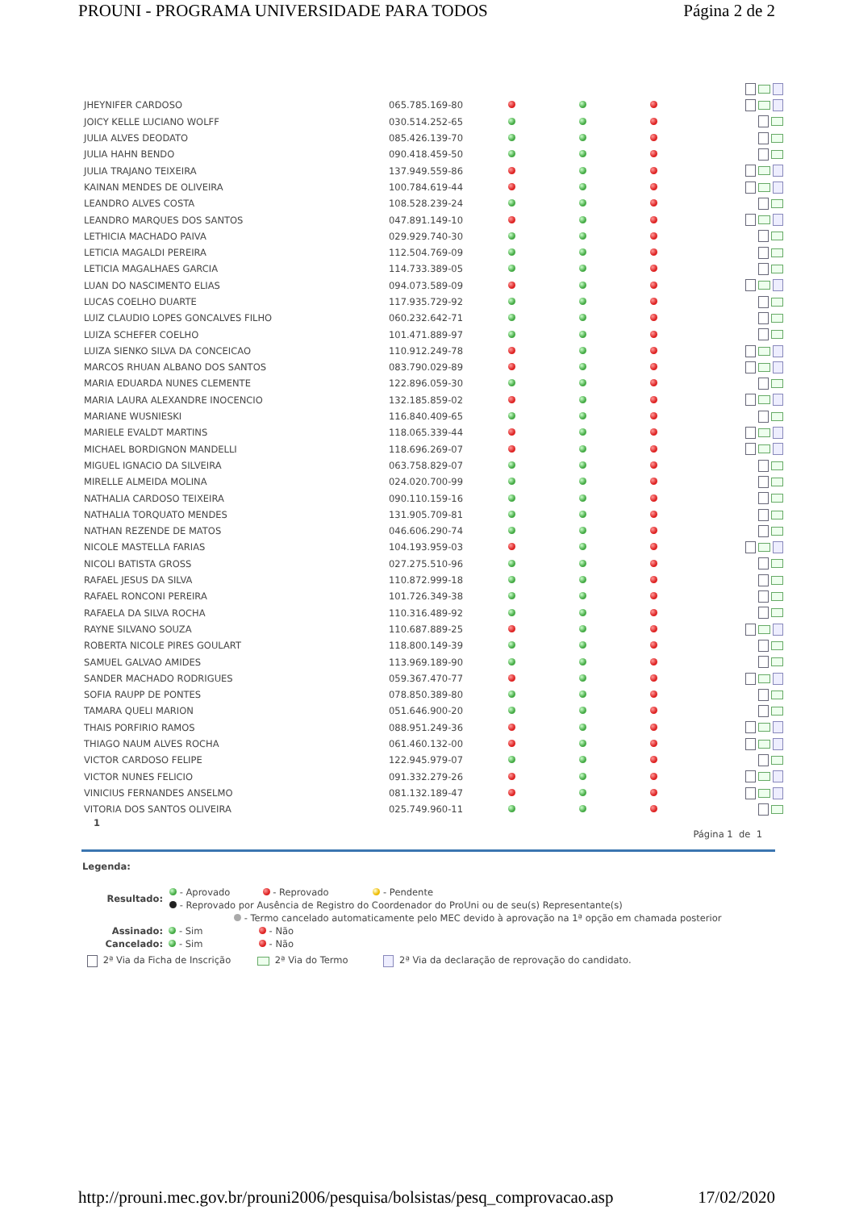PROUNI - PROGRAMA UNIVERSIDADE PARA TODOS Página 2 de 2
| JHEYNIFER CARDOSO | 065.785.169-80 | | | | |
| JOICY KELLE LUCIANO WOLFF | 030.514.252-65 | | | | |
| JULIA ALVES DEODATO | 085.426.139-70 | | | | |
| JULIA HAHN BENDO | 090.418.459-50 | | | | |
| JULIA TRAJANO TEIXEIRA | 137.949.559-86 | | | | |
| KAINAN MENDES DE OLIVEIRA | 100.784.619-44 | | | | |
| LEANDRO ALVES COSTA | 108.528.239-24 | | | | |
| LEANDRO MARQUES DOS SANTOS | 047.891.149-10 | | | | |
| LETHICIA MACHADO PAIVA | 029.929.740-30 | | | | |
| LETICIA MAGALDI PEREIRA | 112.504.769-09 | | | | |
| LETICIA MAGALHAES GARCIA | 114.733.389-05 | | | | |
| LUAN DO NASCIMENTO ELIAS | 094.073.589-09 | | | | |
| LUCAS COELHO DUARTE | 117.935.729-92 | | | | |
| LUIZ CLAUDIO LOPES GONCALVES FILHO | 060.232.642-71 | | | | |
| LUIZA SCHEFER COELHO | 101.471.889-97 | | | | |
| LUIZA SIENKO SILVA DA CONCEICAO | 110.912.249-78 | | | | |
| MARCOS RHUAN ALBANO DOS SANTOS | 083.790.029-89 | | | | |
| MARIA EDUARDA NUNES CLEMENTE | 122.896.059-30 | | | | |
| MARIA LAURA ALEXANDRE INOCENCIO | 132.185.859-02 | | | | |
| MARIANE WUSNIESKI | 116.840.409-65 | | | | |
| MARIELE EVALDT MARTINS | 118.065.339-44 | | | | |
| MICHAEL BORDIGNON MANDELLI | 118.696.269-07 | | | | |
| MIGUEL IGNACIO DA SILVEIRA | 063.758.829-07 | | | | |
| MIRELLE ALMEIDA MOLINA | 024.020.700-99 | | | | |
| NATHALIA CARDOSO TEIXEIRA | 090.110.159-16 | | | | |
| NATHALIA TORQUATO MENDES | 131.905.709-81 | | | | |
| NATHAN REZENDE DE MATOS | 046.606.290-74 | | | | |
| NICOLE MASTELLA FARIAS | 104.193.959-03 | | | | |
| NICOLI BATISTA GROSS | 027.275.510-96 | | | | |
| RAFAEL JESUS DA SILVA | 110.872.999-18 | | | | |
| RAFAEL RONCONI PEREIRA | 101.726.349-38 | | | | |
| RAFAELA DA SILVA ROCHA | 110.316.489-92 | | | | |
| RAYNE SILVANO SOUZA | 110.687.889-25 | | | | |
| ROBERTA NICOLE PIRES GOULART | 118.800.149-39 | | | | |
| SAMUEL GALVAO AMIDES | 113.969.189-90 | | | | |
| SANDER MACHADO RODRIGUES | 059.367.470-77 | | | | |
| SOFIA RAUPP DE PONTES | 078.850.389-80 | | | | |
| TAMARA QUELI MARION | 051.646.900-20 | | | | |
| THAIS PORFIRIO RAMOS | 088.951.249-36 | | | | |
| THIAGO NAUM ALVES ROCHA | 061.460.132-00 | | | | |
| VICTOR CARDOSO FELIPE | 122.945.979-07 | | | | |
| VICTOR NUNES FELICIO | 091.332.279-26 | | | | |
| VINICIUS FERNANDES ANSELMO | 081.132.189-47 | | | | |
| VITORIA DOS SANTOS OLIVEIRA | 025.749.960-11 | | | | |
1
Página 1 de 1
Legenda:
Resultado:
- Aprovado - Reprovado - Pendente
- Reprovado por Ausência de Registro do Coordenador do ProUni ou de seu(s) Representante(s)
- Termo cancelado automaticamente pelo MEC devido à aprovação na 1ª opção em chamada posterior
Assinado: - Sim - Não
Cancelado: - Sim - Não
2ª Via da Ficha de Inscrição 2ª Via do Termo 2ª Via da declaração de reprovação do candidato.
http://prouni.mec.gov.br/prouni2006/pesquisa/bolsistas/pesq_comprovacao.asp 17/02/2020